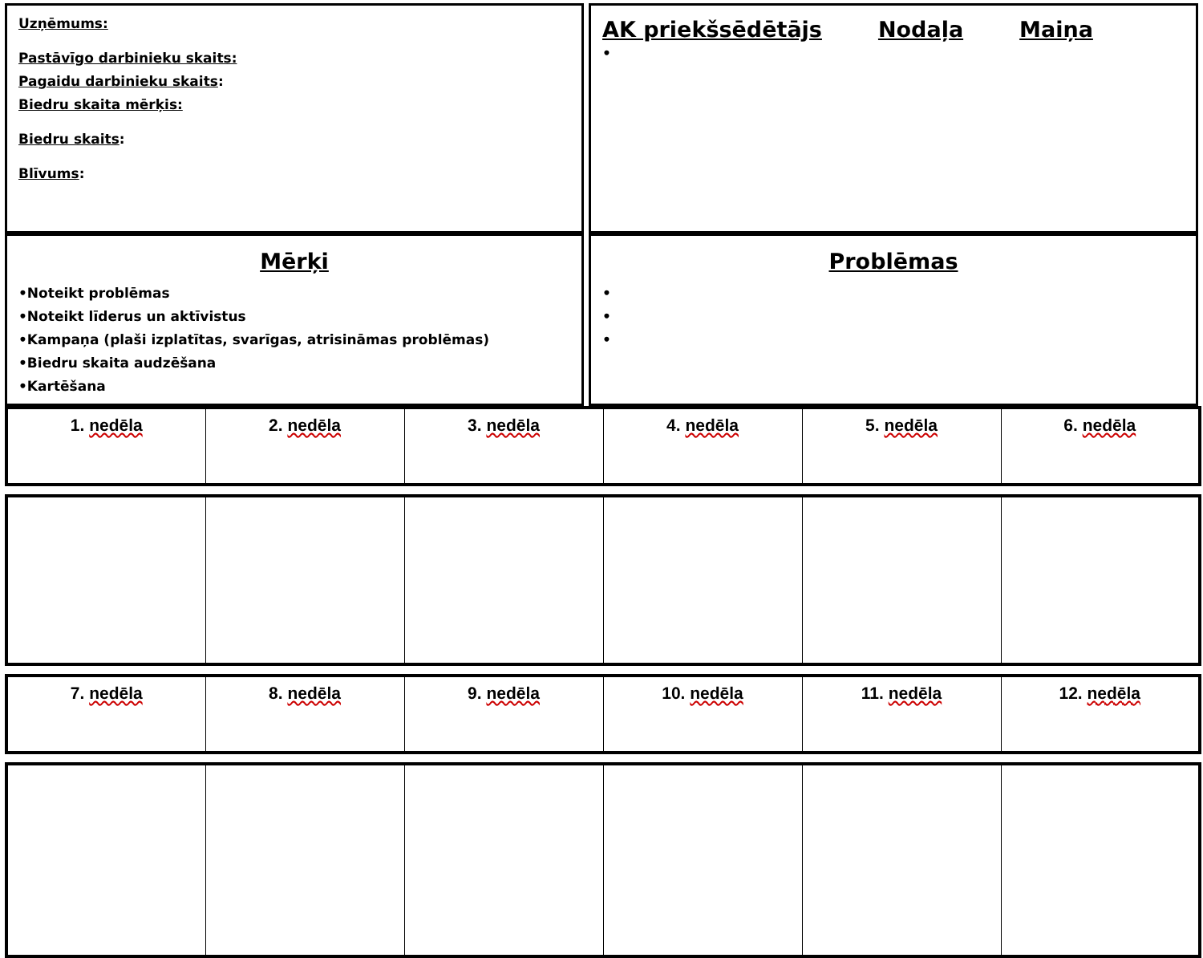Uzņēmums:
Pastāvīgo darbinieku skaits:
Pagaidu darbinieku skaits:
Biedru skaita mērķis:
Biedru skaits:
Blīvums:
AK priekšsēdētājs Nodaļa Maiņa
•
Mērķi
•Noteikt problēmas
•Noteikt līderus un aktīvistus
•Kampaņa (plaši izplatītas, svarīgas, atrisināmas problēmas)
•Biedru skaita audzēšana
•Kartēšana
Problēmas
•
•
•
| 1. nedēla | 2. nedēla | 3. nedēla | 4. nedēla | 5. nedēla | 6. nedēla |
| --- | --- | --- | --- | --- | --- |
| 7. nedēla | 8. nedēla | 9. nedēla | 10. nedēla | 11. nedēla | 12. nedēla |
| --- | --- | --- | --- | --- | --- |